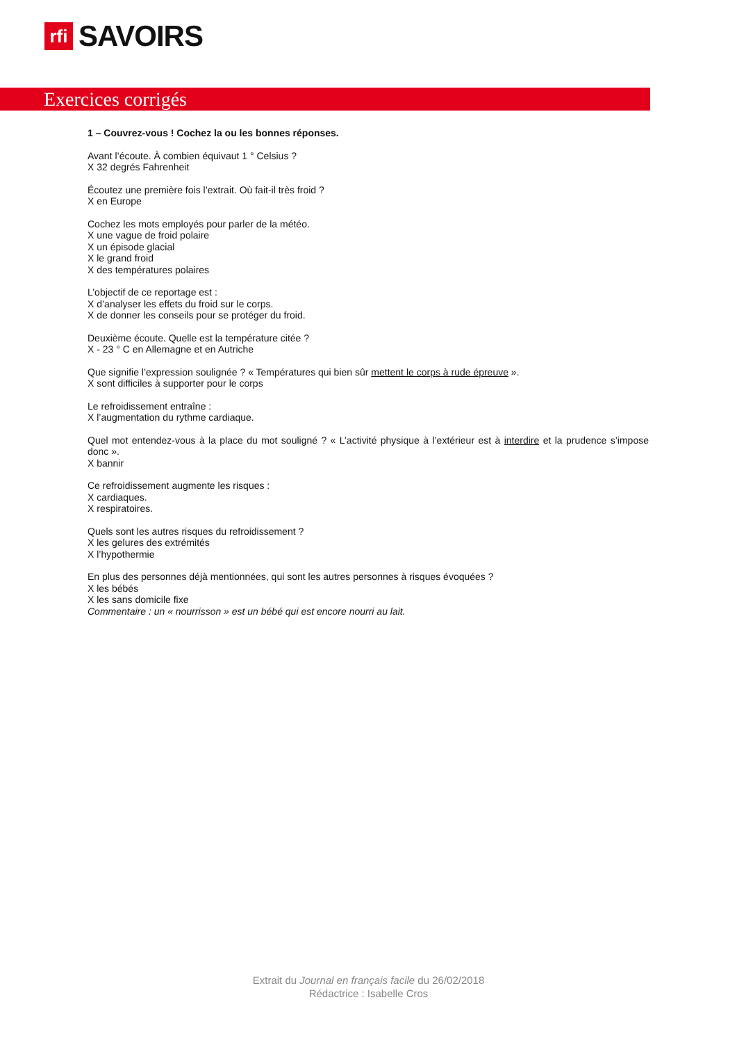rfi
SAVOIRS
Exercices corrigés
1 – Couvrez-vous ! Cochez la ou les bonnes réponses.
Avant l’écoute. À combien équivaut 1 ° Celsius ?
X 32 degrés Fahrenheit
Écoutez une première fois l’extrait. Où fait-il très froid ?
X en Europe
Cochez les mots employés pour parler de la météo.
X une vague de froid polaire
X un épisode glacial
X le grand froid
X des températures polaires
L’objectif de ce reportage est :
X d’analyser les effets du froid sur le corps.
X de donner les conseils pour se protéger du froid.
Deuxième écoute. Quelle est la température citée ?
X - 23 ° C en Allemagne et en Autriche
Que signifie l’expression soulignée ? « Températures qui bien sûr mettent le corps à rude épreuve ».
X sont difficiles à supporter pour le corps
Le refroidissement entraîne :
X l’augmentation du rythme cardiaque.
Quel mot entendez-vous à la place du mot souligné ? « L’activité physique à l’extérieur est à interdire et la prudence s’impose donc ».
X bannir
Ce refroidissement augmente les risques :
X cardiaques.
X respiratoires.
Quels sont les autres risques du refroidissement ?
X les gelures des extrémités
X l’hypothermie
En plus des personnes déjà mentionnées, qui sont les autres personnes à risques évoquées ?
X les bébés
X les sans domicile fixe
Commentaire : un « nourrisson » est un bébé qui est encore nourri au lait.
Extrait du Journal en français facile du 26/02/2018
Rédactrice : Isabelle Cros